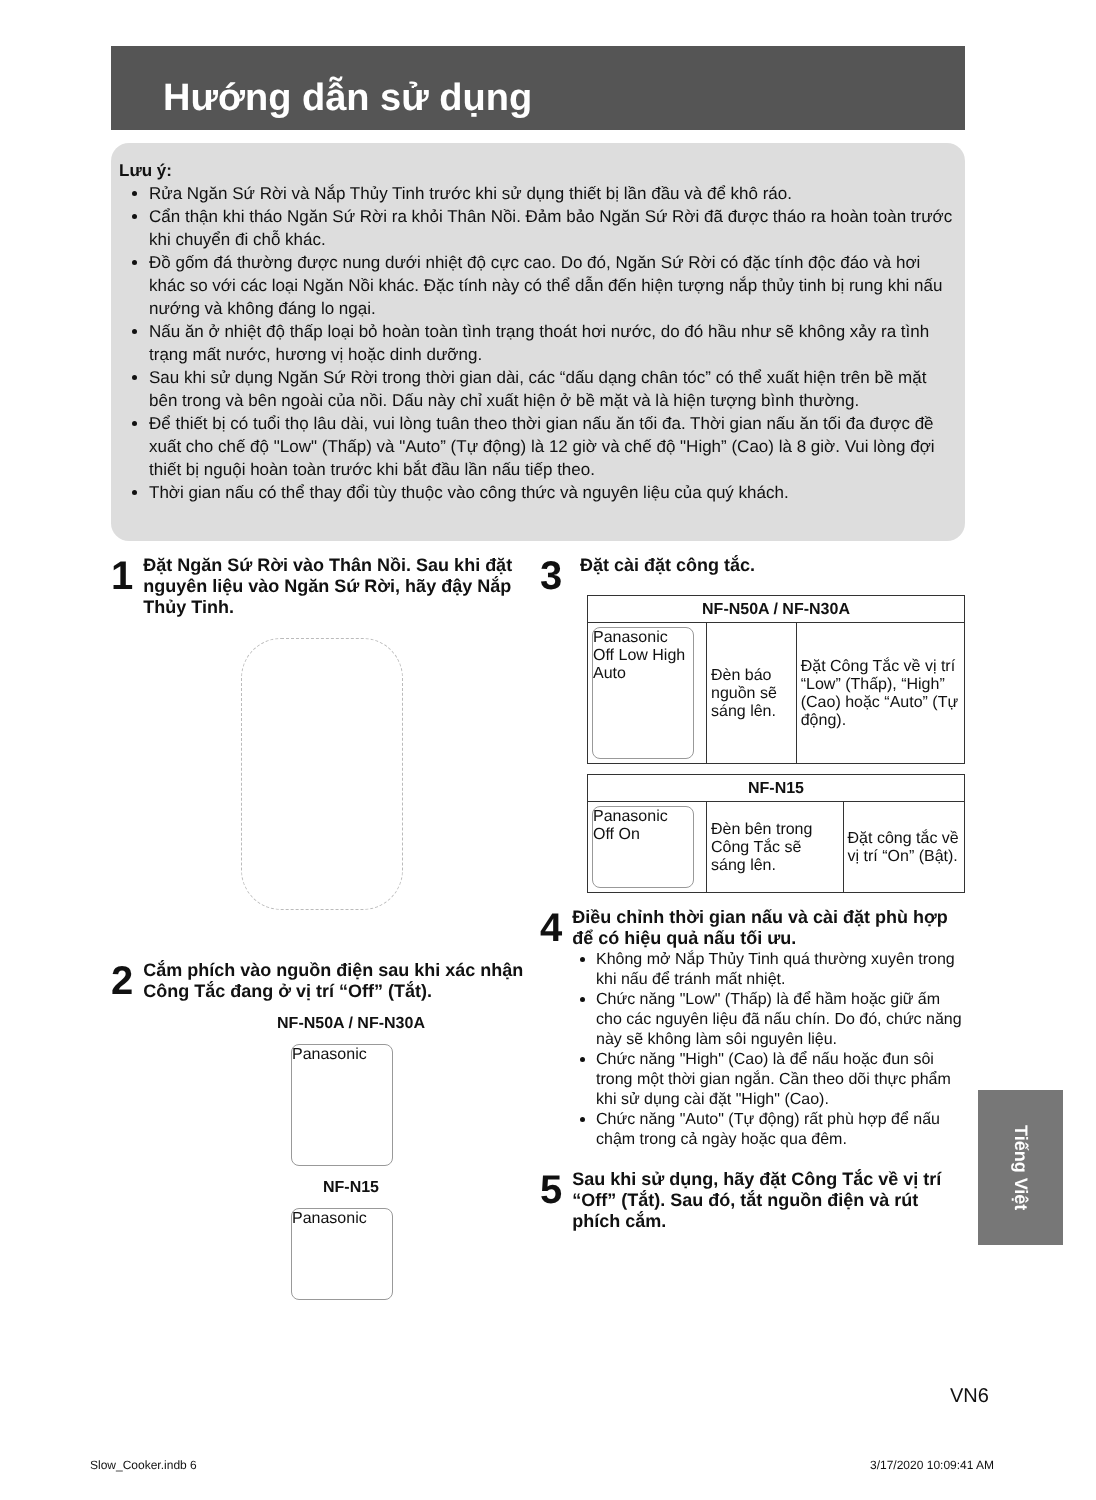Hướng dẫn sử dụng
Lưu ý:
Rửa Ngăn Sứ Rời và Nắp Thủy Tinh trước khi sử dụng thiết bị lần đầu và để khô ráo.
Cẩn thận khi tháo Ngăn Sứ Rời ra khỏi Thân Nồi. Đảm bảo Ngăn Sứ Rời đã được tháo ra hoàn toàn trước khi chuyển đi chỗ khác.
Đồ gốm đá thường được nung dưới nhiệt độ cực cao. Do đó, Ngăn Sứ Rời có đặc tính độc đáo và hơi khác so với các loại Ngăn Nồi khác. Đặc tính này có thể dẫn đến hiện tượng nắp thủy tinh bị rung khi nấu nướng và không đáng lo ngại.
Nấu ăn ở nhiệt độ thấp loại bỏ hoàn toàn tình trạng thoát hơi nước, do đó hầu như sẽ không xảy ra tình trạng mất nước, hương vị hoặc dinh dưỡng.
Sau khi sử dụng Ngăn Sứ Rời trong thời gian dài, các “dấu dạng chân tóc” có thể xuất hiện trên bề mặt bên trong và bên ngoài của nồi. Dấu này chỉ xuất hiện ở bề mặt và là hiện tượng bình thường.
Để thiết bị có tuổi thọ lâu dài, vui lòng tuân theo thời gian nấu ăn tối đa. Thời gian nấu ăn tối đa được đề xuất cho chế độ "Low" (Thấp) và "Auto” (Tự động) là 12 giờ và chế độ "High” (Cao) là 8 giờ. Vui lòng đợi thiết bị nguội hoàn toàn trước khi bắt đầu lần nấu tiếp theo.
Thời gian nấu có thể thay đổi tùy thuộc vào công thức và nguyên liệu của quý khách.
1
Đặt Ngăn Sứ Rời vào Thân Nồi. Sau khi đặt nguyên liệu vào Ngăn Sứ Rời, hãy đậy Nắp Thủy Tinh.
2
Cắm phích vào nguồn điện sau khi xác nhận Công Tắc đang ở vị trí “Off” (Tắt).
NF-N50A / NF-N30A
Panasonic
NF-N15
Panasonic
3
Đặt cài đặt công tắc.
| NF-N50A / NF-N30A | | |
| --- | --- | --- |
| Panasonic Off Low High Auto | Đèn báo nguồn sẽ sáng lên. | Đặt Công Tắc về vị trí “Low” (Thấp), “High” (Cao) hoặc “Auto” (Tự động). |
| NF-N15 | | |
| --- | --- | --- |
| Panasonic Off On | Đèn bên trong Công Tắc sẽ sáng lên. | Đặt công tắc về vị trí “On” (Bật). |
4
Điều chỉnh thời gian nấu và cài đặt phù hợp để có hiệu quả nấu tối ưu.
Không mở Nắp Thủy Tinh quá thường xuyên trong khi nấu để tránh mất nhiệt.
Chức năng "Low" (Thấp) là để hầm hoặc giữ ấm cho các nguyên liệu đã nấu chín. Do đó, chức năng này sẽ không làm sôi nguyên liệu.
Chức năng "High" (Cao) là để nấu hoặc đun sôi trong một thời gian ngắn. Cần theo dõi thực phẩm khi sử dụng cài đặt "High" (Cao).
Chức năng "Auto" (Tự động) rất phù hợp để nấu chậm trong cả ngày hoặc qua đêm.
5
Sau khi sử dụng, hãy đặt Công Tắc về vị trí “Off” (Tắt). Sau đó, tắt nguồn điện và rút phích cắm.
Tiếng Việt
VN6
Slow_Cooker.indb 6 3/17/2020 10:09:41 AM